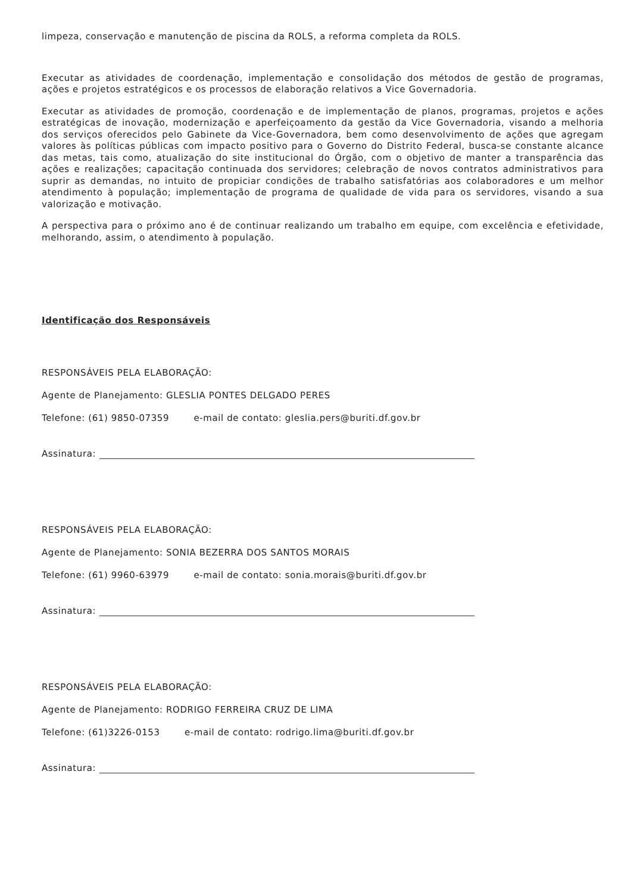limpeza, conservação e manutenção de piscina da ROLS, a reforma completa da ROLS.
Executar as atividades de coordenação, implementação e consolidação dos métodos de gestão de programas, ações e projetos estratégicos e os processos de elaboração relativos a Vice Governadoria.
Executar as atividades de promoção, coordenação e de implementação de planos, programas, projetos e ações estratégicas de inovação, modernização e aperfeiçoamento da gestão da Vice Governadoria, visando a melhoria dos serviços oferecidos pelo Gabinete da Vice-Governadora, bem como desenvolvimento de ações que agregam valores às políticas públicas com impacto positivo para o Governo do Distrito Federal, busca-se constante alcance das metas, tais como, atualização do site institucional do Órgão, com o objetivo de manter a transparência das ações e realizações; capacitação continuada dos servidores; celebração de novos contratos administrativos para suprir as demandas, no intuito de propiciar condições de trabalho satisfatórias aos colaboradores e um melhor atendimento à população; implementação de programa de qualidade de vida para os servidores, visando a sua valorização e motivação.
A perspectiva para o próximo ano é de continuar realizando um trabalho em equipe, com excelência e efetividade, melhorando, assim, o atendimento à população.
Identificação dos Responsáveis
RESPONSÁVEIS PELA ELABORAÇÃO:
Agente de Planejamento: GLESLIA PONTES DELGADO PERES
Telefone: (61) 9850-07359 e-mail de contato: gleslia.pers@buriti.df.gov.br
Assinatura:
RESPONSÁVEIS PELA ELABORAÇÃO:
Agente de Planejamento: SONIA BEZERRA DOS SANTOS MORAIS
Telefone: (61) 9960-63979 e-mail de contato: sonia.morais@buriti.df.gov.br
Assinatura:
RESPONSÁVEIS PELA ELABORAÇÃO:
Agente de Planejamento: RODRIGO FERREIRA CRUZ DE LIMA
Telefone: (61)3226-0153 e-mail de contato: rodrigo.lima@buriti.df.gov.br
Assinatura: